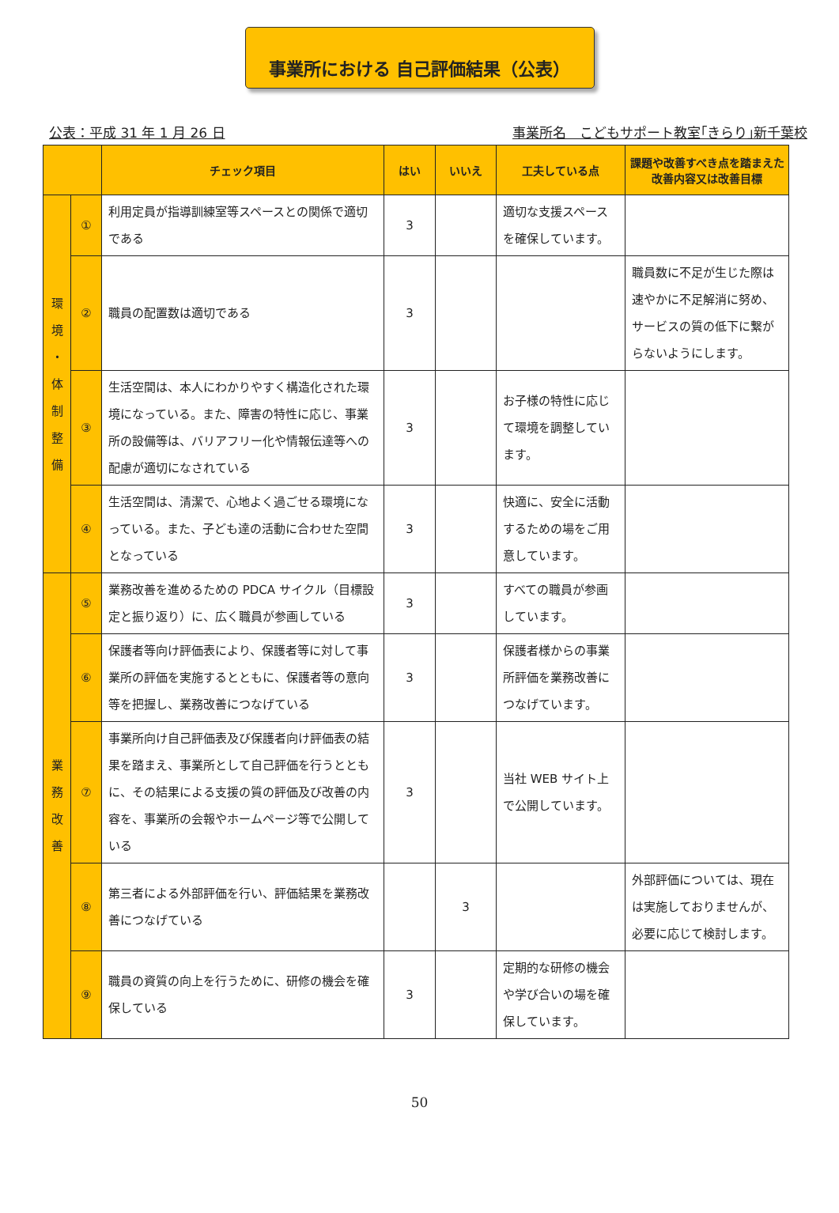事業所における 自己評価結果（公表）
公表：平成 31 年 1 月 26 日 事業所名　こどもサポート教室｢きらり｣新千葉校
| | | チェック項目 | はい | いいえ | 工夫している点 | 課題や改善すべき点を踏まえた 改善内容又は改善目標 |
| --- | --- | --- | --- | --- | --- | --- |
| 環 境 ・ 体 制 整 備 | ① | 利用定員が指導訓練室等スペースとの関係で適切である | 3 | | 適切な支援スペースを確保しています。 | |
| | ② | 職員の配置数は適切である | 3 | | | 職員数に不足が生じた際は速やかに不足解消に努め、サービスの質の低下に繋がらないようにします。 |
| | ③ | 生活空間は、本人にわかりやすく構造化された環境になっている。また、障害の特性に応じ、事業所の設備等は、バリアフリー化や情報伝達等への配慮が適切になされている | 3 | | お子様の特性に応じて環境を調整しています。 | |
| | ④ | 生活空間は、清潔で、心地よく過ごせる環境になっている。また、子ども達の活動に合わせた空間となっている | 3 | | 快適に、安全に活動するための場をご用意しています。 | |
| 業 務 改 善 | ⑤ | 業務改善を進めるための PDCA サイクル（目標設定と振り返り）に、広く職員が参画している | 3 | | すべての職員が参画しています。 | |
| | ⑥ | 保護者等向け評価表により、保護者等に対して事業所の評価を実施するとともに、保護者等の意向等を把握し、業務改善につなげている | 3 | | 保護者様からの事業所評価を業務改善につなげています。 | |
| | ⑦ | 事業所向け自己評価表及び保護者向け評価表の結果を踏まえ、事業所として自己評価を行うとともに、その結果による支援の質の評価及び改善の内容を、事業所の会報やホームページ等で公開している | 3 | | 当社 WEB サイト上で公開しています。 | |
| | ⑧ | 第三者による外部評価を行い、評価結果を業務改善につなげている | | 3 | | 外部評価については、現在は実施しておりませんが、必要に応じて検討します。 |
| | ⑨ | 職員の資質の向上を行うために、研修の機会を確保している | 3 | | 定期的な研修の機会や学び合いの場を確保しています。 | |
50